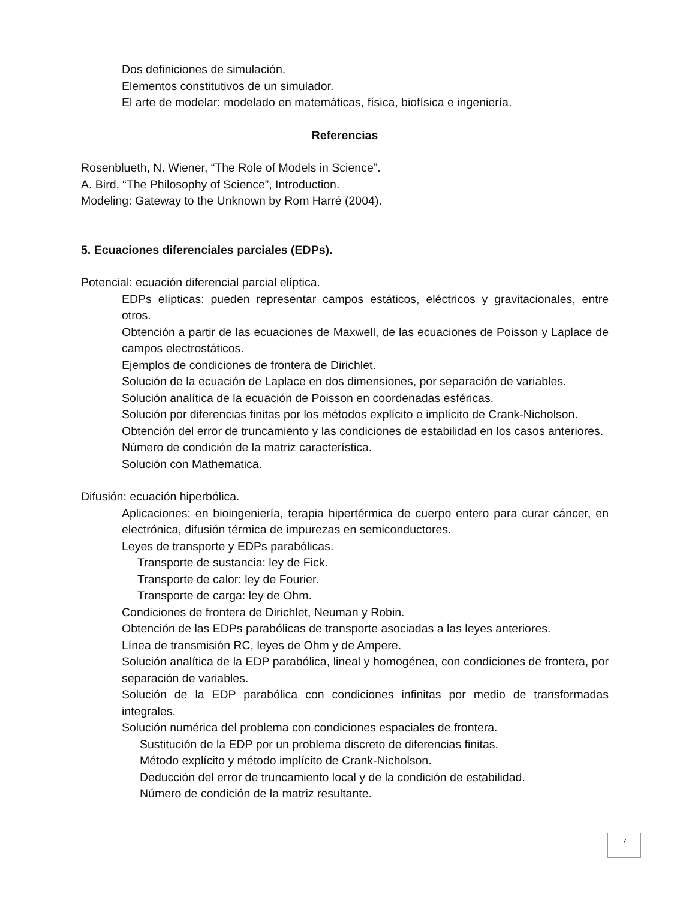Dos definiciones de simulación.
Elementos constitutivos de un simulador.
El arte de modelar: modelado en matemáticas, física, biofísica e ingeniería.
Referencias
Rosenblueth, N. Wiener, “The Role of Models in Science”.
A. Bird, “The Philosophy of Science”, Introduction.
Modeling: Gateway to the Unknown by Rom Harré (2004).
5. Ecuaciones diferenciales parciales (EDPs).
Potencial: ecuación diferencial parcial elíptica.
EDPs elípticas: pueden representar campos estáticos, eléctricos y gravitacionales, entre otros.
Obtención a partir de las ecuaciones de Maxwell, de las ecuaciones de Poisson y Laplace de campos electrostáticos.
Ejemplos de condiciones de frontera de Dirichlet.
Solución de la ecuación de Laplace en dos dimensiones, por separación de variables.
Solución analítica de la ecuación de Poisson en coordenadas esféricas.
Solución por diferencias finitas por los métodos explícito e implícito de Crank-Nicholson.
Obtención del error de truncamiento y las condiciones de estabilidad en los casos anteriores.
Número de condición de la matriz característica.
Solución con Mathematica.
Difusión: ecuación hiperbólica.
Aplicaciones: en bioingeniería, terapia hipertérmica de cuerpo entero para curar cáncer, en electrónica, difusión térmica de impurezas en semiconductores.
Leyes de transporte y EDPs parabólicas.
Transporte de sustancia: ley de Fick.
Transporte de calor: ley de Fourier.
Transporte de carga: ley de Ohm.
Condiciones de frontera de Dirichlet, Neuman y Robin.
Obtención de las EDPs parabólicas de transporte asociadas a las leyes anteriores.
Línea de transmisión RC, leyes de Ohm y de Ampere.
Solución analítica de la EDP parabólica, lineal y homogénea, con condiciones de frontera, por separación de variables.
Solución de la EDP parabólica con condiciones infinitas por medio de transformadas integrales.
Solución numérica del problema con condiciones espaciales de frontera.
Sustitución de la EDP por un problema discreto de diferencias finitas.
Método explícito y método implícito de Crank-Nicholson.
Deducción del error de truncamiento local y de la condición de estabilidad.
Número de condición de la matriz resultante.
7